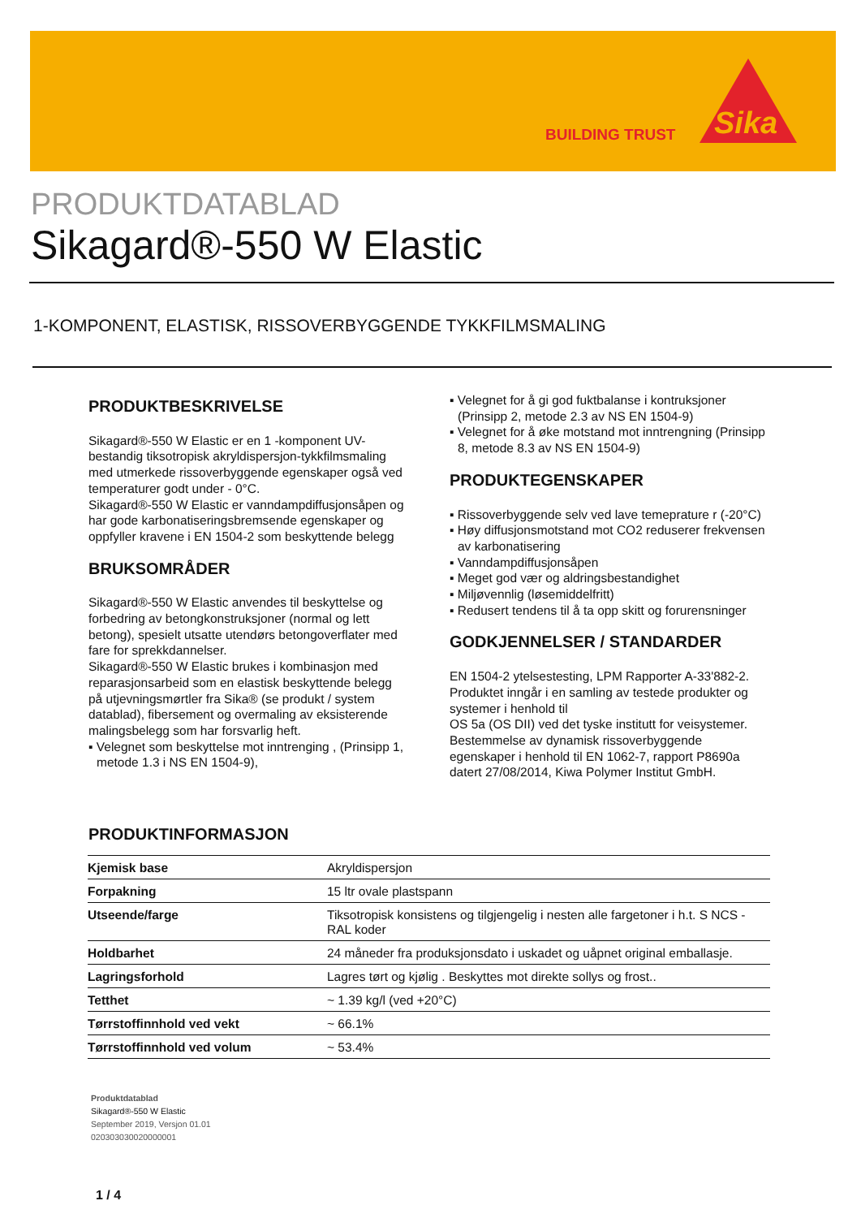BUILDING TRUST
Sika
PRODUKTDATABLAD
Sikagard®-550 W Elastic
1-KOMPONENT, ELASTISK, RISSOVERBYGGENDE TYKKFILMSMALING
PRODUKTBESKRIVELSE
Sikagard®-550 W Elastic er en 1 -komponent UV-bestandig tiksotropisk akryldispersjon-tykkfilmsmaling med utmerkede rissoverbyggende egenskaper også ved temperaturer godt under - 0°C.
Sikagard®-550 W Elastic er vanndampdiffusjonsåpen og har gode karbonatiseringsbremsende egenskaper og oppfyller kravene i EN 1504-2 som beskyttende belegg
BRUKSOMRÅDER
Sikagard®-550 W Elastic anvendes til beskyttelse og forbedring av betongkonstruksjoner (normal og lett betong), spesielt utsatte utendørs betongoverflater med fare for sprekkdannelser.
Sikagard®-550 W Elastic brukes i kombinasjon med reparasjonsarbeid som en elastisk beskyttende belegg på utjevningsmørtler fra Sika® (se produkt / system datablad), fibersement og overmaling av eksisterende malingsbelegg som har forsvarlig heft.
▪ Velegnet som beskyttelse mot inntrenging , (Prinsipp 1, metode 1.3 i NS EN 1504-9),
▪ Velegnet for å gi god fuktbalanse i kontruksjoner (Prinsipp 2, metode 2.3 av NS EN 1504-9)
▪ Velegnet for å øke motstand mot inntrengning (Prinsipp 8, metode 8.3 av NS EN 1504-9)
PRODUKTEGENSKAPER
▪ Rissoverbyggende selv ved lave temeprature r (-20°C)
▪ Høy diffusjonsmotstand mot CO2 reduserer frekvensen av karbonatisering
▪ Vanndampdiffusjonsåpen
▪ Meget god vær og aldringsbestandighet
▪ Miljøvennlig (løsemiddelfritt)
▪ Redusert tendens til å ta opp skitt og forurensninger
GODKJENNELSER / STANDARDER
EN 1504-2 ytelsestesting, LPM Rapporter A-33'882-2. Produktet inngår i en samling av testede produkter og systemer i henhold til
OS 5a (OS DII) ved det tyske institutt for veisystemer. Bestemmelse av dynamisk rissoverbyggende egenskaper i henhold til EN 1062-7, rapport P8690a datert 27/08/2014, Kiwa Polymer Institut GmbH.
PRODUKTINFORMASJON
| Kjemisk base | Akryldispersjon |
| Forpakning | 15 ltr ovale plastspann |
| Utseende/farge | Tiksotropisk konsistens og tilgjengelig i nesten alle fargetoner i h.t. S NCS - RAL koder |
| Holdbarhet | 24 måneder fra produksjonsdato i uskadet og uåpnet original emballasje. |
| Lagringsforhold | Lagres tørt og kjølig . Beskyttes mot direkte sollys og frost.. |
| Tetthet | ~ 1.39 kg/l (ved +20°C) |
| Tørrstoffinnhold ved vekt | ~ 66.1% |
| Tørrstoffinnhold ved volum | ~ 53.4% |
Produktdatablad
Sikagard®-550 W Elastic
September 2019, Versjon 01.01
020303030020000001
1 / 4